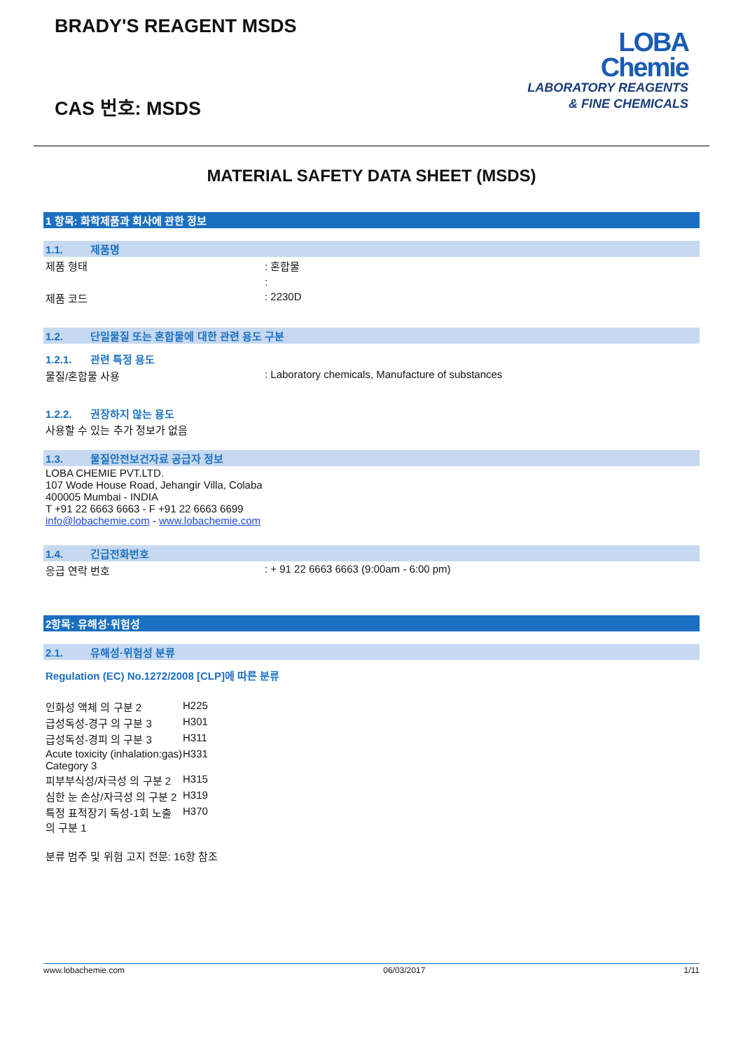BRADY'S REAGENT MSDS
CAS 번호: MSDS
LOBA
Chemie
LABORATORY REAGENTS
& FINE CHEMICALS
MATERIAL SAFETY DATA SHEET (MSDS)
1 항목: 화학제품과 회사에 관한 정보
1.1. 제품명
제품 형태 : 혼합물
:
제품 코드 : 2230D
1.2. 단일물질 또는 혼합물에 대한 관련 용도 구분
1.2.1. 관련 특정 용도
물질/혼합물 사용 : Laboratory chemicals, Manufacture of substances
1.2.2. 권장하지 않는 용도
사용할 수 있는 추가 정보가 없음
1.3. 물질안전보건자료 공급자 정보
LOBA CHEMIE PVT.LTD.
107 Wode House Road, Jehangir Villa, Colaba
400005 Mumbai - INDIA
T +91 22 6663 6663 - F +91 22 6663 6699
info@lobachemie.com - www.lobachemie.com
1.4. 긴급전화번호
응급 연락 번호 : + 91 22 6663 6663 (9:00am - 6:00 pm)
2항목: 유해성·위험성
2.1. 유해성·위험성 분류
Regulation (EC) No.1272/2008 [CLP]에 따른 분류
| 인화성 액체 의 구분 2 | H225 |
| 급성독성-경구 의 구분 3 | H301 |
| 급성독성-경피 의 구분 3 | H311 |
| Acute toxicity (inhalation:gas) Category 3 | H331 |
| 피부부식성/자극성 의 구분 2 | H315 |
| 심한 눈 손상/자극성 의 구분 2 | H319 |
| 특정 표적장기 독성-1회 노출 의 구분 1 | H370 |
분류 범주 및 위험 고지 전문: 16항 참조
www.lobachemie.com 06/03/2017 1/11